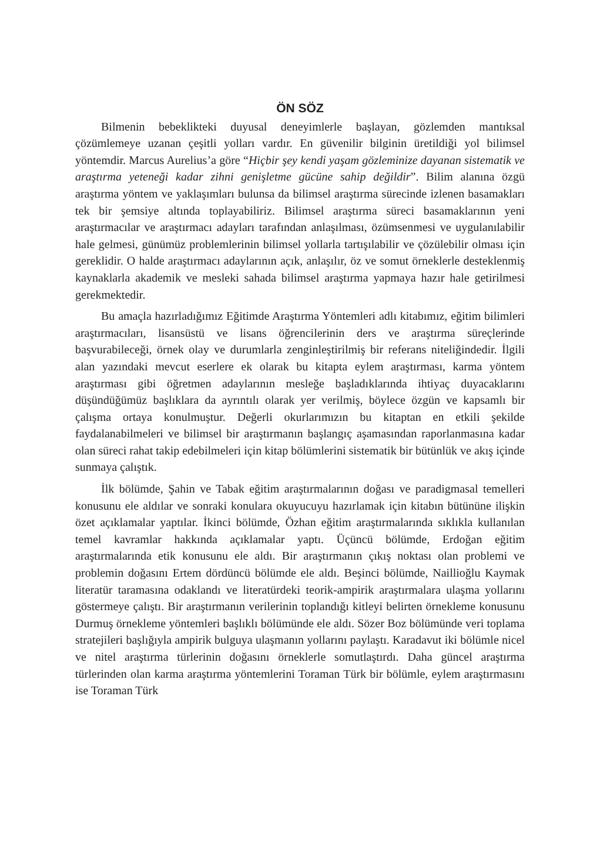ÖN SÖZ
Bilmenin bebeklikteki duyusal deneyimlerle başlayan, gözlemden mantıksal çözümlemeye uzanan çeşitli yolları vardır. En güvenilir bilginin üretildiği yol bilimsel yöntemdir. Marcus Aurelius’a göre “Hiçbir şey kendi yaşam gözleminize dayanan sistematik ve araştırma yeteneği kadar zihni genişletme gücüne sahip değildir”. Bilim alanına özgü araştırma yöntem ve yaklaşımları bulunsa da bilimsel araştırma sürecinde izlenen basamakları tek bir şemsiye altında toplayabiliriz. Bilimsel araştırma süreci basamaklarının yeni araştırmacılar ve araştırmacı adayları tarafından anlaşılması, özümsenmesi ve uygulanılabilir hale gelmesi, günümüz problemlerinin bilimsel yollarla tartışılabilir ve çözülebilir olması için gereklidir. O halde araştırmacı adaylarının açık, anlaşılır, öz ve somut örneklerle desteklenmiş kaynaklarla akademik ve mesleki sahada bilimsel araştırma yapmaya hazır hale getirilmesi gerekmektedir.
Bu amaçla hazırladığımız Eğitimde Araştırma Yöntemleri adlı kitabımız, eğitim bilimleri araştırmacıları, lisansüstü ve lisans öğrencilerinin ders ve araştırma süreçlerinde başvurabileceği, örnek olay ve durumlarla zenginleştirilmiş bir referans niteliğindedir. İlgili alan yazındaki mevcut eserlere ek olarak bu kitapta eylem araştırması, karma yöntem araştırması gibi öğretmen adaylarının mesleğe başladıklarında ihtiyaç duyacaklarını düşündüğümüz başlıklara da ayrıntılı olarak yer verilmiş, böylece özgün ve kapsamlı bir çalışma ortaya konulmuştur. Değerli okurlarımızın bu kitaptan en etkili şekilde faydalanabilmeleri ve bilimsel bir araştırmanın başlangıç aşamasından raporlanmasına kadar olan süreci rahat takip edebilmeleri için kitap bölümlerini sistematik bir bütünlük ve akış içinde sunmaya çalıştık.
İlk bölümde, Şahin ve Tabak eğitim araştırmalarının doğası ve paradigmasal temelleri konusunu ele aldılar ve sonraki konulara okuyucuyu hazırlamak için kitabın bütününe ilişkin özet açıklamalar yaptılar. İkinci bölümde, Özhan eğitim araştırmalarında sıklıkla kullanılan temel kavramlar hakkında açıklamalar yaptı. Üçüncü bölümde, Erdoğan eğitim araştırmalarında etik konusunu ele aldı. Bir araştırmanın çıkış noktası olan problemi ve problemin doğasını Ertem dördüncü bölümde ele aldı. Beşinci bölümde, Naillioğlu Kaymak literatür taramasına odaklandı ve literatürdeki teorik-ampirik araştırmalara ulaşma yollarını göstermeye çalıştı. Bir araştırmanın verilerinin toplandığı kitleyi belirten örnekleme konusunu Durmuş örnekleme yöntemleri başlıklı bölümünde ele aldı. Sözer Boz bölümünde veri toplama stratejileri başlığıyla ampirik bulguya ulaşmanın yollarını paylaştı. Karadavut iki bölümle nicel ve nitel araştırma türlerinin doğasını örneklerle somutlaştırdı. Daha güncel araştırma türlerinden olan karma araştırma yöntemlerini Toraman Türk bir bölümle, eylem araştırmasını ise Toraman Türk